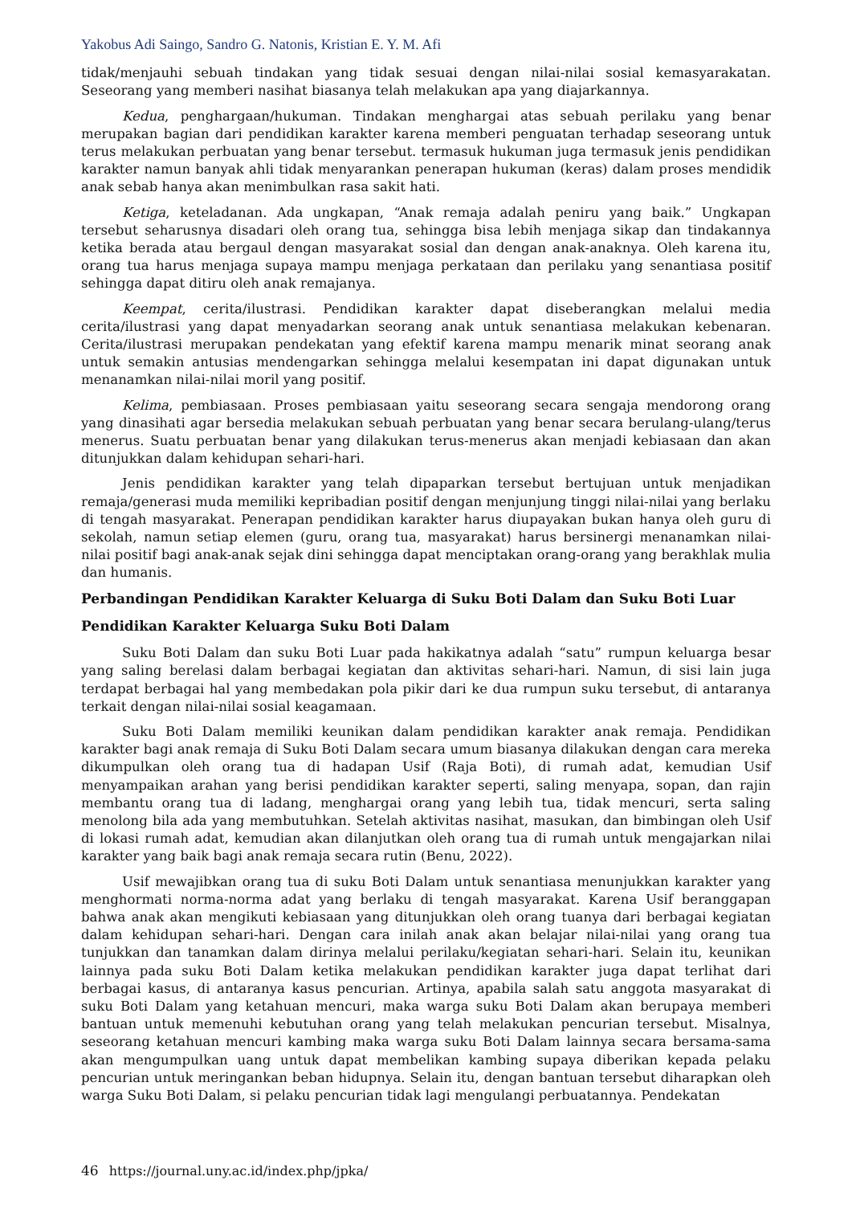Yakobus Adi Saingo, Sandro G. Natonis, Kristian E. Y. M. Afi
tidak/menjauhi sebuah tindakan yang tidak sesuai dengan nilai-nilai sosial kemasyarakatan. Seseorang yang memberi nasihat biasanya telah melakukan apa yang diajarkannya.
Kedua, penghargaan/hukuman. Tindakan menghargai atas sebuah perilaku yang benar merupakan bagian dari pendidikan karakter karena memberi penguatan terhadap seseorang untuk terus melakukan perbuatan yang benar tersebut. termasuk hukuman juga termasuk jenis pendidikan karakter namun banyak ahli tidak menyarankan penerapan hukuman (keras) dalam proses mendidik anak sebab hanya akan menimbulkan rasa sakit hati.
Ketiga, keteladanan. Ada ungkapan, “Anak remaja adalah peniru yang baik.” Ungkapan tersebut seharusnya disadari oleh orang tua, sehingga bisa lebih menjaga sikap dan tindakannya ketika berada atau bergaul dengan masyarakat sosial dan dengan anak-anaknya. Oleh karena itu, orang tua harus menjaga supaya mampu menjaga perkataan dan perilaku yang senantiasa positif sehingga dapat ditiru oleh anak remajanya.
Keempat, cerita/ilustrasi. Pendidikan karakter dapat diseberangkan melalui media cerita/ilustrasi yang dapat menyadarkan seorang anak untuk senantiasa melakukan kebenaran. Cerita/ilustrasi merupakan pendekatan yang efektif karena mampu menarik minat seorang anak untuk semakin antusias mendengarkan sehingga melalui kesempatan ini dapat digunakan untuk menanamkan nilai-nilai moril yang positif.
Kelima, pembiasaan. Proses pembiasaan yaitu seseorang secara sengaja mendorong orang yang dinasihati agar bersedia melakukan sebuah perbuatan yang benar secara berulang-ulang/terus menerus. Suatu perbuatan benar yang dilakukan terus-menerus akan menjadi kebiasaan dan akan ditunjukkan dalam kehidupan sehari-hari.
Jenis pendidikan karakter yang telah dipaparkan tersebut bertujuan untuk menjadikan remaja/generasi muda memiliki kepribadian positif dengan menjunjung tinggi nilai-nilai yang berlaku di tengah masyarakat. Penerapan pendidikan karakter harus diupayakan bukan hanya oleh guru di sekolah, namun setiap elemen (guru, orang tua, masyarakat) harus bersinergi menanamkan nilai-nilai positif bagi anak-anak sejak dini sehingga dapat menciptakan orang-orang yang berakhlak mulia dan humanis.
Perbandingan Pendidikan Karakter Keluarga di Suku Boti Dalam dan Suku Boti Luar
Pendidikan Karakter Keluarga Suku Boti Dalam
Suku Boti Dalam dan suku Boti Luar pada hakikatnya adalah “satu” rumpun keluarga besar yang saling berelasi dalam berbagai kegiatan dan aktivitas sehari-hari. Namun, di sisi lain juga terdapat berbagai hal yang membedakan pola pikir dari ke dua rumpun suku tersebut, di antaranya terkait dengan nilai-nilai sosial keagamaan.
Suku Boti Dalam memiliki keunikan dalam pendidikan karakter anak remaja. Pendidikan karakter bagi anak remaja di Suku Boti Dalam secara umum biasanya dilakukan dengan cara mereka dikumpulkan oleh orang tua di hadapan Usif (Raja Boti), di rumah adat, kemudian Usif menyampaikan arahan yang berisi pendidikan karakter seperti, saling menyapa, sopan, dan rajin membantu orang tua di ladang, menghargai orang yang lebih tua, tidak mencuri, serta saling menolong bila ada yang membutuhkan. Setelah aktivitas nasihat, masukan, dan bimbingan oleh Usif di lokasi rumah adat, kemudian akan dilanjutkan oleh orang tua di rumah untuk mengajarkan nilai karakter yang baik bagi anak remaja secara rutin (Benu, 2022).
Usif mewajibkan orang tua di suku Boti Dalam untuk senantiasa menunjukkan karakter yang menghormati norma-norma adat yang berlaku di tengah masyarakat. Karena Usif beranggapan bahwa anak akan mengikuti kebiasaan yang ditunjukkan oleh orang tuanya dari berbagai kegiatan dalam kehidupan sehari-hari. Dengan cara inilah anak akan belajar nilai-nilai yang orang tua tunjukkan dan tanamkan dalam dirinya melalui perilaku/kegiatan sehari-hari. Selain itu, keunikan lainnya pada suku Boti Dalam ketika melakukan pendidikan karakter juga dapat terlihat dari berbagai kasus, di antaranya kasus pencurian. Artinya, apabila salah satu anggota masyarakat di suku Boti Dalam yang ketahuan mencuri, maka warga suku Boti Dalam akan berupaya memberi bantuan untuk memenuhi kebutuhan orang yang telah melakukan pencurian tersebut. Misalnya, seseorang ketahuan mencuri kambing maka warga suku Boti Dalam lainnya secara bersama-sama akan mengumpulkan uang untuk dapat membelikan kambing supaya diberikan kepada pelaku pencurian untuk meringankan beban hidupnya. Selain itu, dengan bantuan tersebut diharapkan oleh warga Suku Boti Dalam, si pelaku pencurian tidak lagi mengulangi perbuatannya. Pendekatan
46 https://journal.uny.ac.id/index.php/jpka/